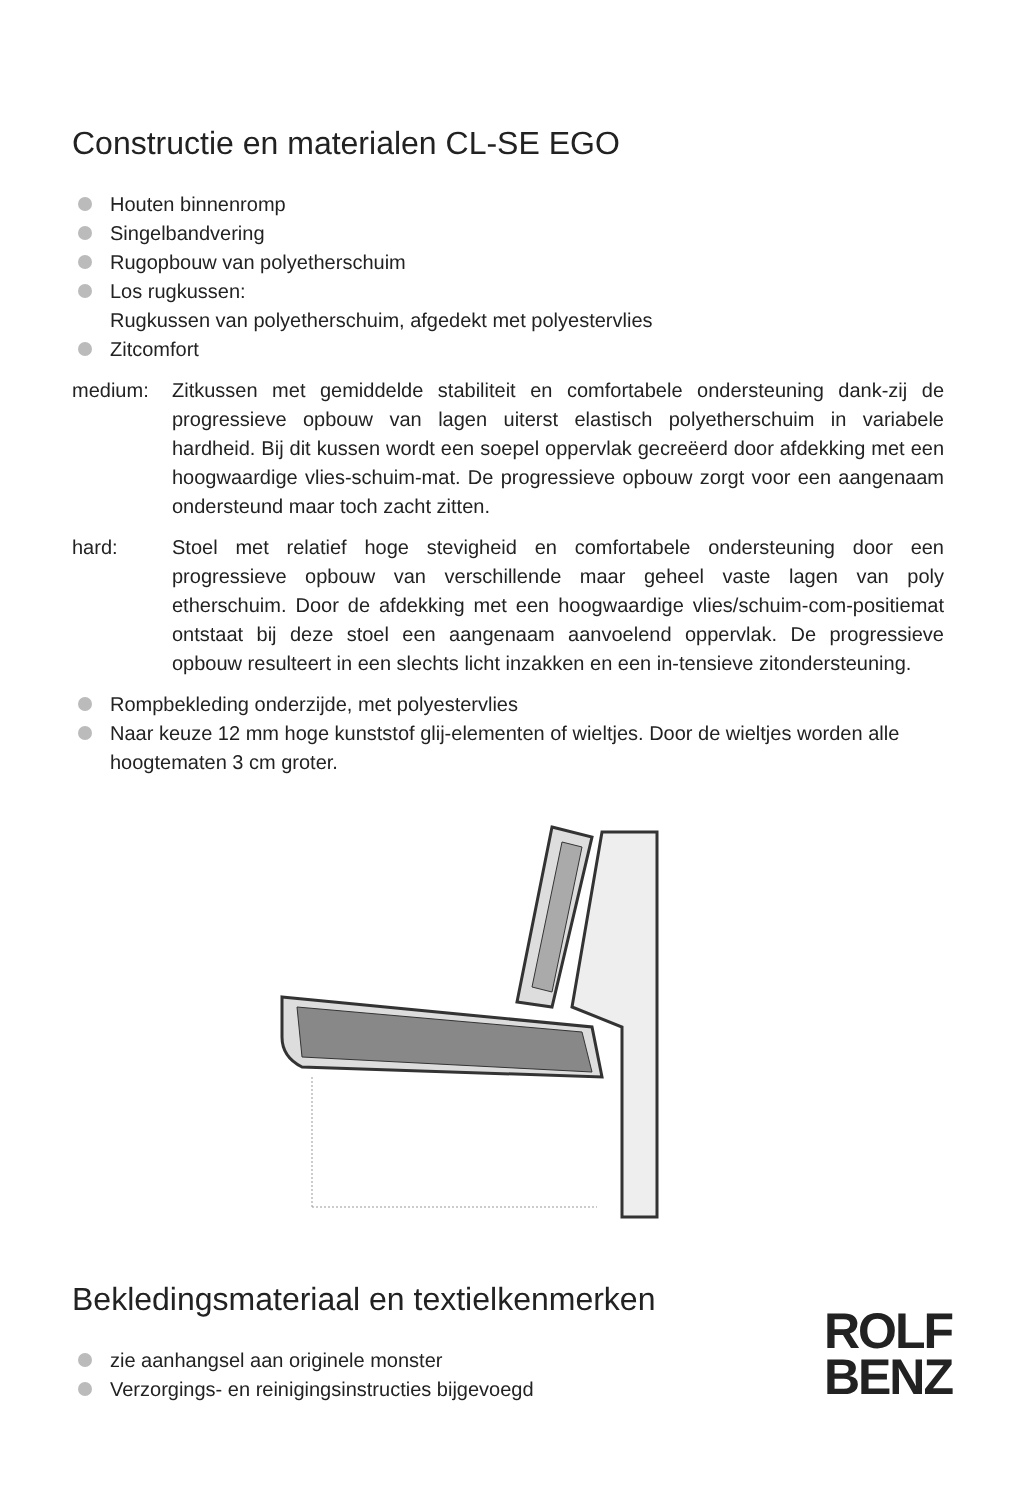Constructie en materialen CL-SE EGO
Houten binnenromp
Singelbandvering
Rugopbouw van polyetherschuim
Los rugkussen:
Rugkussen van polyetherschuim, afgedekt met polyestervlies
Zitcomfort
medium: Zitkussen met gemiddelde stabiliteit en comfortabele ondersteuning dank-zij de progressieve opbouw van lagen uiterst elastisch polyetherschuim in variabele hardheid. Bij dit kussen wordt een soepel oppervlak gecreëerd door afdekking met een hoogwaardige vlies-schuim-mat. De progressieve opbouw zorgt voor een aangenaam ondersteund maar toch zacht zitten.
hard: Stoel met relatief hoge stevigheid en comfortabele ondersteuning door een progressieve opbouw van verschillende maar geheel vaste lagen van poly etherschuim. Door de afdekking met een hoogwaardige vlies/schuim-com-positiemat ontstaat bij deze stoel een aangenaam aanvoelend oppervlak. De progressieve opbouw resulteert in een slechts licht inzakken en een in-tensieve zitondersteuning.
Rompbekleding onderzijde, met polyestervlies
Naar keuze 12 mm hoge kunststof glij-elementen of wieltjes. Door de wieltjes worden alle hoogtematen 3 cm groter.
Bekledingsmateriaal en textielkenmerken
zie aanhangsel aan originele monster
Verzorgings- en reinigingsinstructies bijgevoegd
ROLF
BENZ